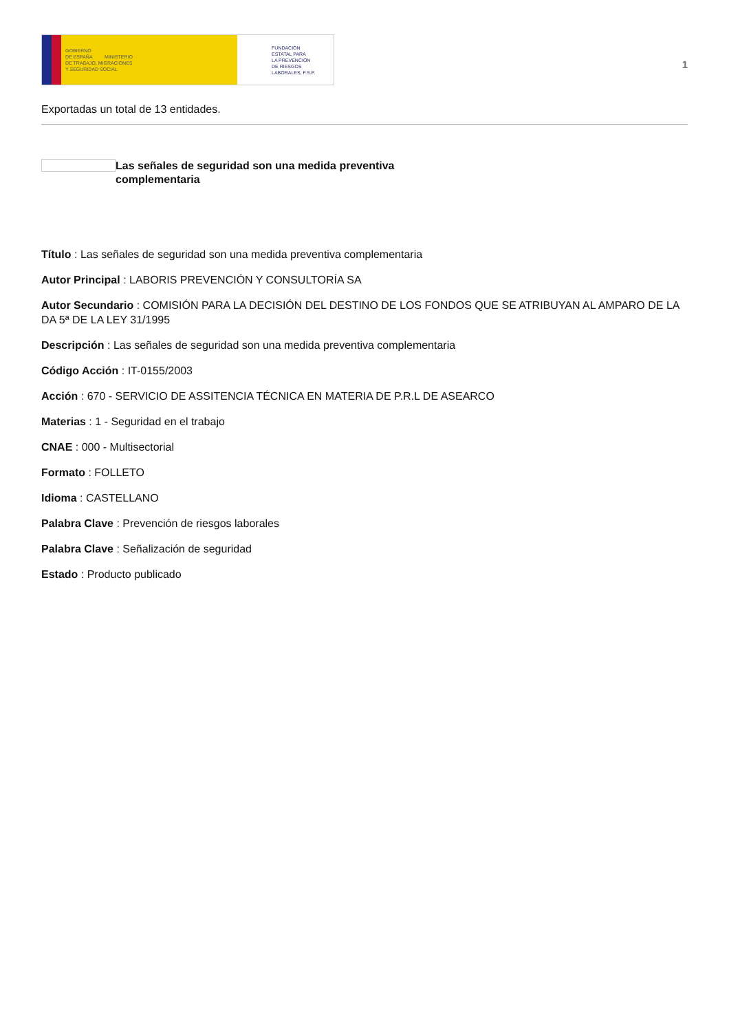GOBIERNO
DE ESPAÑA MINISTERIO
DE TRABAJO, MIGRACIONES
Y SEGURIDAD SOCIAL
FUNDACIÓN
ESTATAL PARA
LA PREVENCIÓN
DE RIESGOS
LABORALES, F.S.P.
1
Exportadas un total de 13 entidades.
Las señales de seguridad son una medida preventiva complementaria
Título : Las señales de seguridad son una medida preventiva complementaria
Autor Principal : LABORIS PREVENCIÓN Y CONSULTORÍA SA
Autor Secundario : COMISIÓN PARA LA DECISIÓN DEL DESTINO DE LOS FONDOS QUE SE ATRIBUYAN AL AMPARO DE LA DA 5ª DE LA LEY 31/1995
Descripción : Las señales de seguridad son una medida preventiva complementaria
Código Acción : IT-0155/2003
Acción : 670 - SERVICIO DE ASSITENCIA TÉCNICA EN MATERIA DE P.R.L DE ASEARCO
Materias : 1 - Seguridad en el trabajo
CNAE : 000 - Multisectorial
Formato : FOLLETO
Idioma : CASTELLANO
Palabra Clave : Prevención de riesgos laborales
Palabra Clave : Señalización de seguridad
Estado : Producto publicado